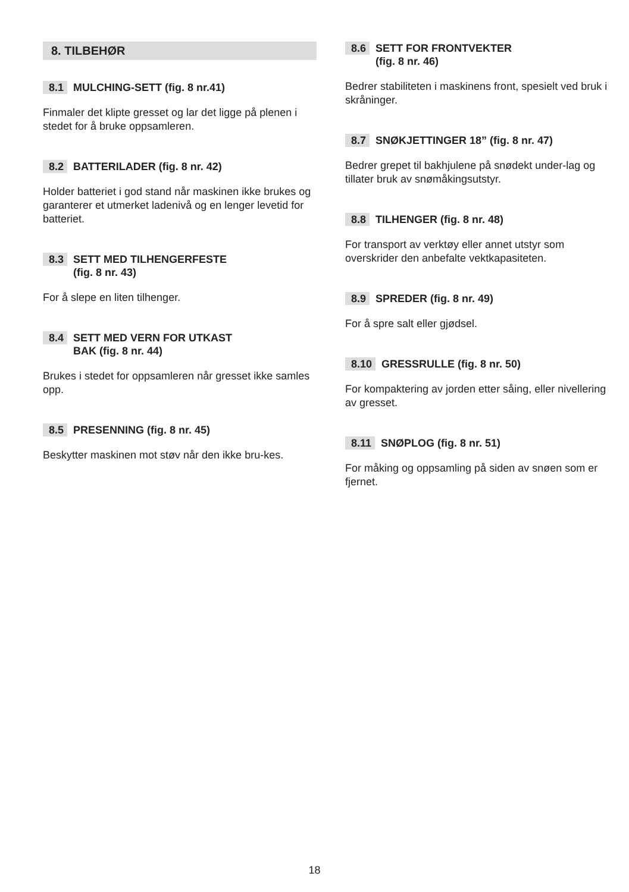8. TILBEHØR
8.1 MULCHING-SETT (fig. 8 nr.41)
Finmaler det klipte gresset og lar det ligge på plenen i stedet for å bruke oppsamleren.
8.2 BATTERILADER (fig. 8 nr. 42)
Holder batteriet i god stand når maskinen ikke brukes og garanterer et utmerket ladenivå og en lenger levetid for batteriet.
8.3 SETT MED TILHENGERFESTE
(fig. 8 nr. 43)
For å slepe en liten tilhenger.
8.4 SETT MED VERN FOR UTKAST
BAK (fig. 8 nr. 44)
Brukes i stedet for oppsamleren når gresset ikke samles opp.
8.5 PRESENNING (fig. 8 nr. 45)
Beskytter maskinen mot støv når den ikke bru-kes.
8.6 SETT FOR FRONTVEKTER
(fig. 8 nr. 46)
Bedrer stabiliteten i maskinens front, spesielt ved bruk i skråninger.
8.7 SNØKJETTINGER 18” (fig. 8 nr. 47)
Bedrer grepet til bakhjulene på snødekt under-lag og tillater bruk av snømåkingsutstyr.
8.8 TILHENGER (fig. 8 nr. 48)
For transport av verktøy eller annet utstyr som overskrider den anbefalte vektkapasiteten.
8.9 SPREDER (fig. 8 nr. 49)
For å spre salt eller gjødsel.
8.10 GRESSRULLE (fig. 8 nr. 50)
For kompaktering av jorden etter såing, eller nivellering av gresset.
8.11 SNØPLOG (fig. 8 nr. 51)
For måking og oppsamling på siden av snøen som er fjernet.
18